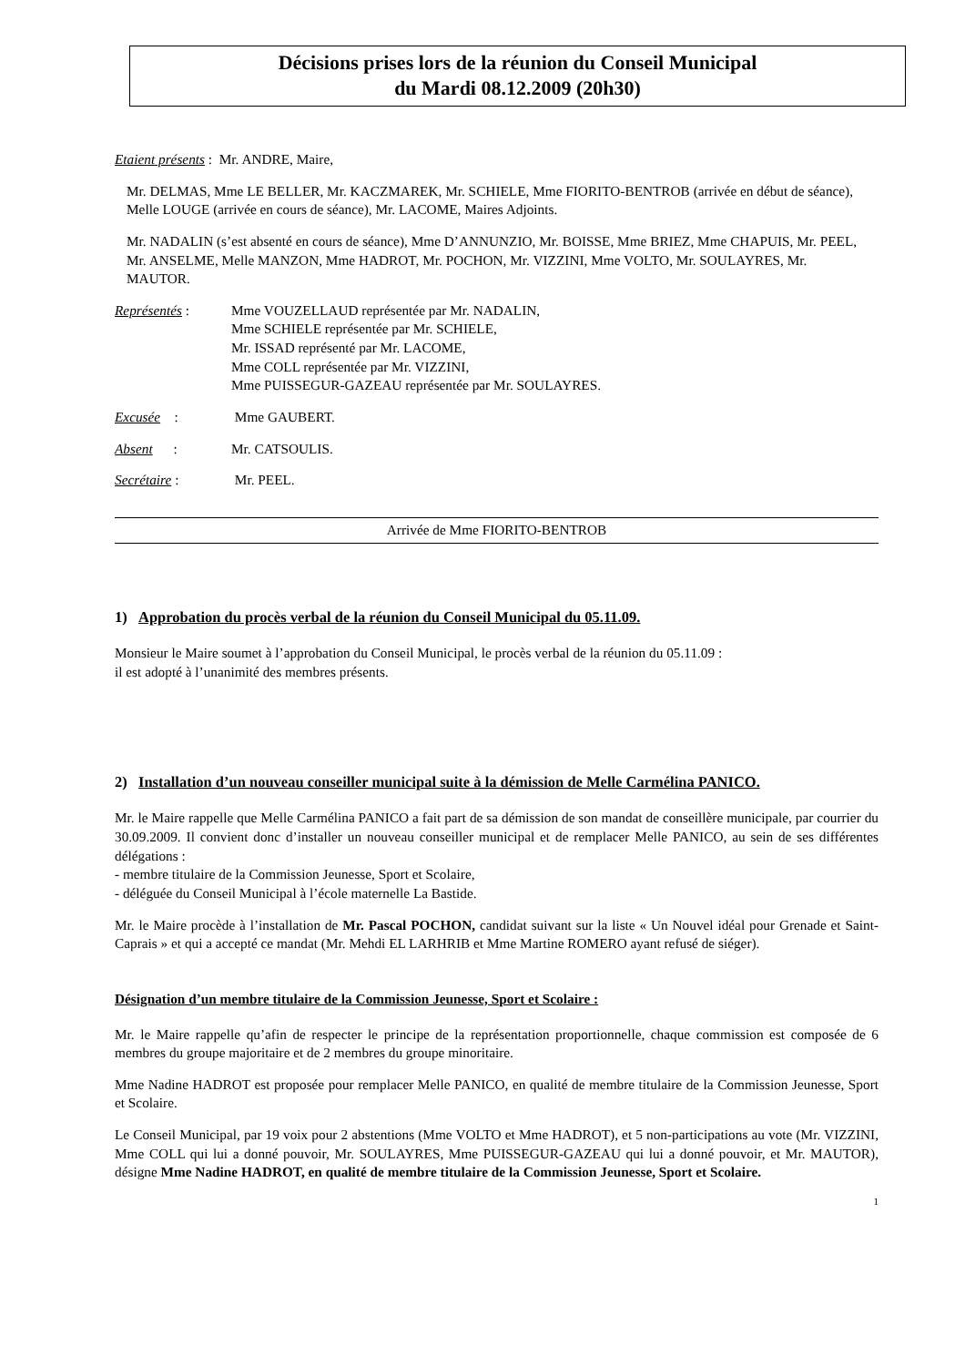Décisions prises lors de la réunion du Conseil Municipal
du Mardi 08.12.2009 (20h30)
Etaient présents : Mr. ANDRE, Maire,
Mr. DELMAS, Mme LE BELLER, Mr. KACZMAREK, Mr. SCHIELE, Mme FIORITO-BENTROB (arrivée en début de séance), Melle LOUGE (arrivée en cours de séance), Mr. LACOME, Maires Adjoints.
Mr. NADALIN (s’est absenté en cours de séance), Mme D’ANNUNZIO, Mr. BOISSE, Mme BRIEZ, Mme CHAPUIS, Mr. PEEL, Mr. ANSELME, Melle MANZON, Mme HADROT, Mr. POCHON, Mr. VIZZINI, Mme VOLTO, Mr. SOULAYRES, Mr. MAUTOR.
Représentés : Mme VOUZELLAUD représentée par Mr. NADALIN,
Mme SCHIELE représentée par Mr. SCHIELE,
Mr. ISSAD représenté par Mr. LACOME,
Mme COLL représentée par Mr. VIZZINI,
Mme PUISSEGUR-GAZEAU représentée par Mr. SOULAYRES.
Excusée : Mme GAUBERT.
Absent : Mr. CATSOULIS.
Secrétaire : Mr. PEEL.
Arrivée de Mme FIORITO-BENTROB
1) Approbation du procès verbal de la réunion du Conseil Municipal du 05.11.09.
Monsieur le Maire soumet à l’approbation du Conseil Municipal, le procès verbal de la réunion du 05.11.09 :
il est adopté à l’unanimité des membres présents.
2) Installation d’un nouveau conseiller municipal suite à la démission de Melle Carmélina PANICO.
Mr. le Maire rappelle que Melle Carmélina PANICO a fait part de sa démission de son mandat de conseillère municipale, par courrier du 30.09.2009. Il convient donc d’installer un nouveau conseiller municipal et de remplacer Melle PANICO, au sein de ses différentes délégations :
- membre titulaire de la Commission Jeunesse, Sport et Scolaire,
- déléguée du Conseil Municipal à l’école maternelle La Bastide.
Mr. le Maire procède à l’installation de Mr. Pascal POCHON, candidat suivant sur la liste « Un Nouvel idéal pour Grenade et Saint-Caprais » et qui a accepté ce mandat (Mr. Mehdi EL LARHRIB et Mme Martine ROMERO ayant refusé de siéger).
Désignation d’un membre titulaire de la Commission Jeunesse, Sport et Scolaire :
Mr. le Maire rappelle qu’afin de respecter le principe de la représentation proportionnelle, chaque commission est composée de 6 membres du groupe majoritaire et de 2 membres du groupe minoritaire.
Mme Nadine HADROT est proposée pour remplacer Melle PANICO, en qualité de membre titulaire de la Commission Jeunesse, Sport et Scolaire.
Le Conseil Municipal, par 19 voix pour 2 abstentions (Mme VOLTO et Mme HADROT), et 5 non-participations au vote (Mr. VIZZINI, Mme COLL qui lui a donné pouvoir, Mr. SOULAYRES, Mme PUISSEGUR-GAZEAU qui lui a donné pouvoir, et Mr. MAUTOR), désigne Mme Nadine HADROT, en qualité de membre titulaire de la Commission Jeunesse, Sport et Scolaire.
1